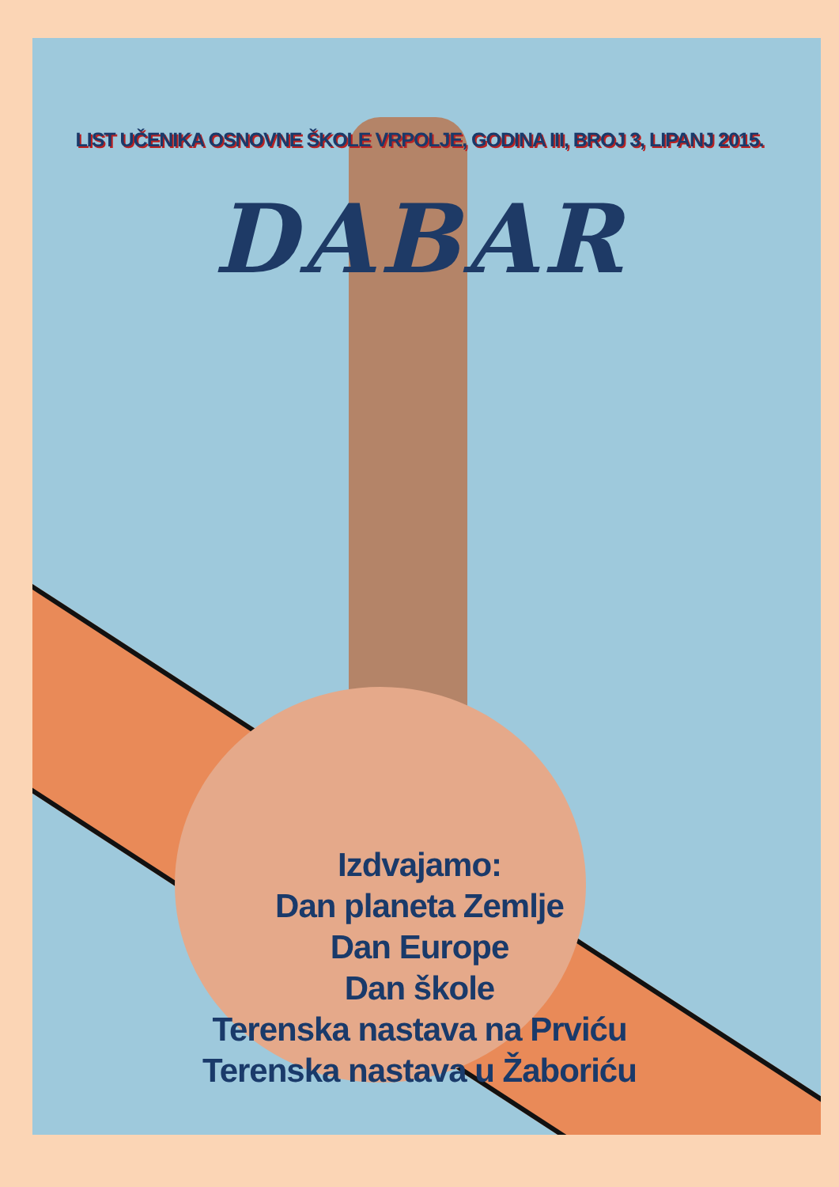LIST UČENIKA OSNOVNE ŠKOLE VRPOLJE, GODINA III, BROJ 3, LIPANJ 2015.
DABAR
Izdvajamo:
Dan planeta Zemlje
Dan Europe
Dan škole
Terenska nastava na Prviću
Terenska nastava u Žaboriću